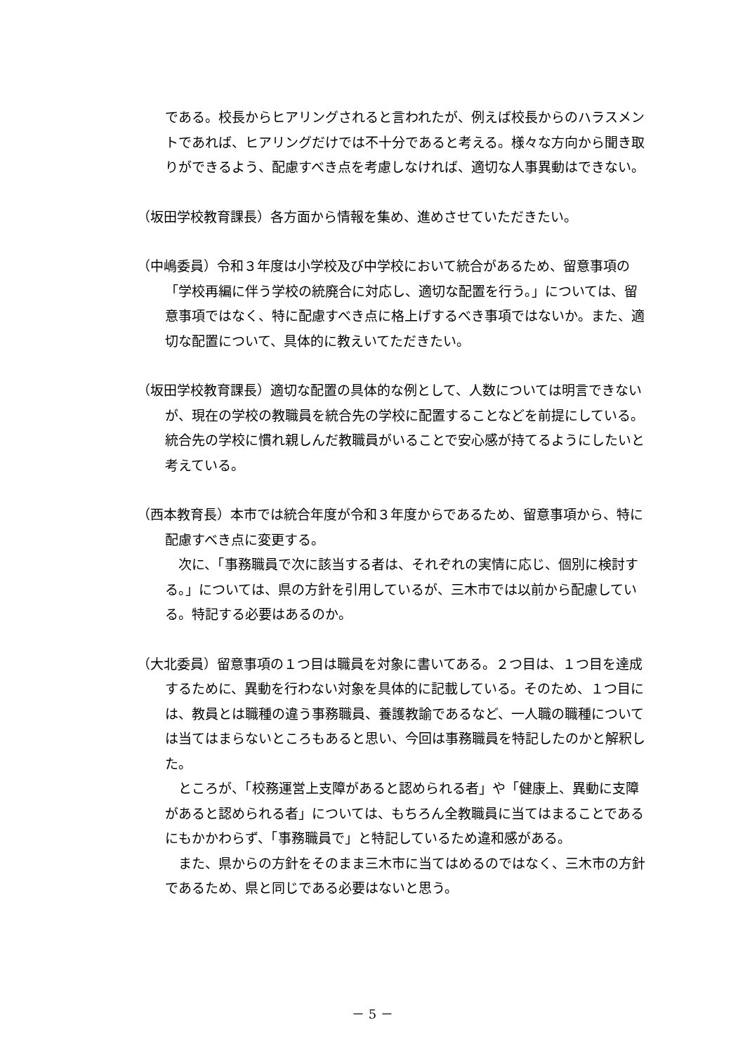である。校長からヒアリングされると言われたが、例えば校長からのハラスメントであれば、ヒアリングだけでは不十分であると考える。様々な方向から聞き取りができるよう、配慮すべき点を考慮しなければ、適切な人事異動はできない。
（坂田学校教育課長）各方面から情報を集め、進めさせていただきたい。
（中嶋委員）令和３年度は小学校及び中学校において統合があるため、留意事項の「学校再編に伴う学校の統廃合に対応し、適切な配置を行う。」については、留意事項ではなく、特に配慮すべき点に格上げするべき事項ではないか。また、適切な配置について、具体的に教えいてただきたい。
（坂田学校教育課長）適切な配置の具体的な例として、人数については明言できないが、現在の学校の教職員を統合先の学校に配置することなどを前提にしている。統合先の学校に慣れ親しんだ教職員がいることで安心感が持てるようにしたいと考えている。
（西本教育長）本市では統合年度が令和３年度からであるため、留意事項から、特に配慮すべき点に変更する。
次に、「事務職員で次に該当する者は、それぞれの実情に応じ、個別に検討する。」については、県の方針を引用しているが、三木市では以前から配慮している。特記する必要はあるのか。
（大北委員）留意事項の１つ目は職員を対象に書いてある。２つ目は、１つ目を達成するために、異動を行わない対象を具体的に記載している。そのため、１つ目には、教員とは職種の違う事務職員、養護教諭であるなど、一人職の職種については当てはまらないところもあると思い、今回は事務職員を特記したのかと解釈した。
ところが、「校務運営上支障があると認められる者」や「健康上、異動に支障があると認められる者」については、もちろん全教職員に当てはまることであるにもかかわらず、「事務職員で」と特記しているため違和感がある。
また、県からの方針をそのまま三木市に当てはめるのではなく、三木市の方針であるため、県と同じである必要はないと思う。
－ 5 －